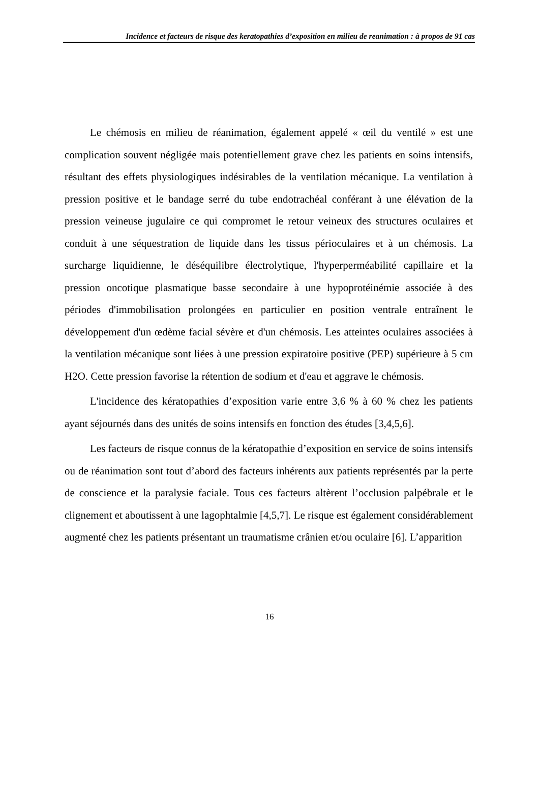Incidence et facteurs de risque des keratopathies d’exposition en milieu de reanimation : à propos de 91 cas
Le chémosis en milieu de réanimation, également appelé « œil du ventilé » est une complication souvent négligée mais potentiellement grave chez les patients en soins intensifs, résultant des effets physiologiques indésirables de la ventilation mécanique. La ventilation à pression positive et le bandage serré du tube endotrachéal conférant à une élévation de la pression veineuse jugulaire ce qui compromet le retour veineux des structures oculaires et conduit à une séquestration de liquide dans les tissus périoculaires et à un chémosis. La surcharge liquidienne, le déséquilibre électrolytique, l'hyperperméabilité capillaire et la pression oncotique plasmatique basse secondaire à une hypoprotéinémie associée à des périodes d'immobilisation prolongées en particulier en position ventrale entraînent le développement d'un œdème facial sévère et d'un chémosis. Les atteintes oculaires associées à la ventilation mécanique sont liées à une pression expiratoire positive (PEP) supérieure à 5 cm H2O. Cette pression favorise la rétention de sodium et d'eau et aggrave le chémosis.
L'incidence des kératopathies d’exposition varie entre 3,6 % à 60 % chez les patients ayant séjournés dans des unités de soins intensifs en fonction des études [3,4,5,6].
Les facteurs de risque connus de la kératopathie d’exposition en service de soins intensifs ou de réanimation sont tout d’abord des facteurs inhérents aux patients représentés par la perte de conscience et la paralysie faciale. Tous ces facteurs altèrent l’occlusion palpébrale et le clignement et aboutissent à une lagophtalmie [4,5,7]. Le risque est également considérablement augmenté chez les patients présentant un traumatisme crânien et/ou oculaire [6]. L’apparition
16